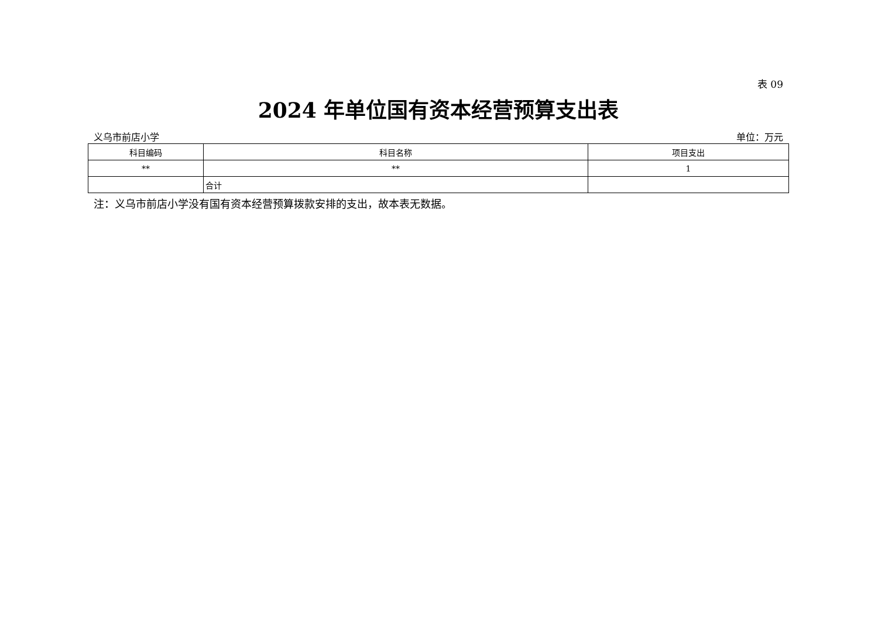表 09
2024 年单位国有资本经营预算支出表
义乌市前店小学 单位：万元
| 科目编码 | 科目名称 | 项目支出 |
| --- | --- | --- |
| ** | ** | 1 |
| | 合计 | |
注：义乌市前店小学没有国有资本经营预算拨款安排的支出，故本表无数据。